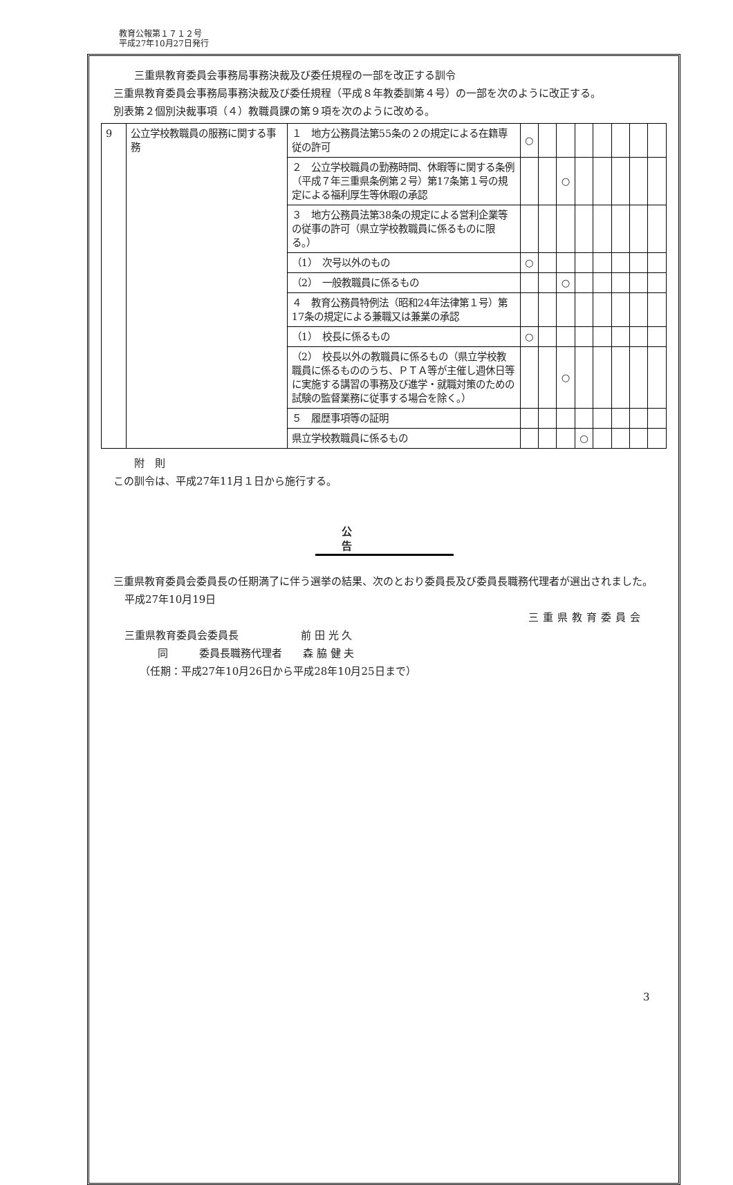教育公報第１７１２号
平成27年10月27日発行
三重県教育委員会事務局事務決裁及び委任規程の一部を改正する訓令
三重県教育委員会事務局事務決裁及び委任規程（平成８年教委訓第４号）の一部を次のように改正する。
別表第２個別決裁事項（４）教職員課の第９項を次のように改める。
| 9 | 公立学校教職員の服務に関する事務 | １ 地方公務員法第55条の２の規定による在籍専従の許可 | ○ | | | | | | | |
| | | ２ 公立学校職員の勤務時間、休暇等に関する条例（平成７年三重県条例第２号）第17条第１号の規定による福利厚生等休暇の承認 | | | ○ | | | | | |
| | | ３ 地方公務員法第38条の規定による営利企業等の従事の許可（県立学校教職員に係るものに限る。） | | | | | | | | |
| | | （1） 次号以外のもの | ○ | | | | | | | |
| | | （2） 一般教職員に係るもの | | | ○ | | | | | |
| | | ４ 教育公務員特例法（昭和24年法律第１号）第17条の規定による兼職又は兼業の承認 | | | | | | | | |
| | | （1） 校長に係るもの | ○ | | | | | | | |
| | | （2） 校長以外の教職員に係るもの（県立学校教職員に係るもののうち、ＰＴＡ等が主催し週休日等に実施する講習の事務及び進学・就職対策のための試験の監督業務に従事する場合を除く。） | | | ○ | | | | | |
| | | ５ 履歴事項等の証明 | | | | | | | | |
| | | 県立学校教職員に係るもの | | | | ○ | | | | |
附　則
この訓令は、平成27年11月１日から施行する。
公告
三重県教育委員会委員長の任期満了に伴う選挙の結果、次のとおり委員長及び委員長職務代理者が選出されました。
平成27年10月19日
三重県教育委員会
三重県教育委員会委員長　　　　　　前 田 光 久
同　　　委員長職務代理者　　森 脇 健 夫
（任期：平成27年10月26日から平成28年10月25日まで）
3